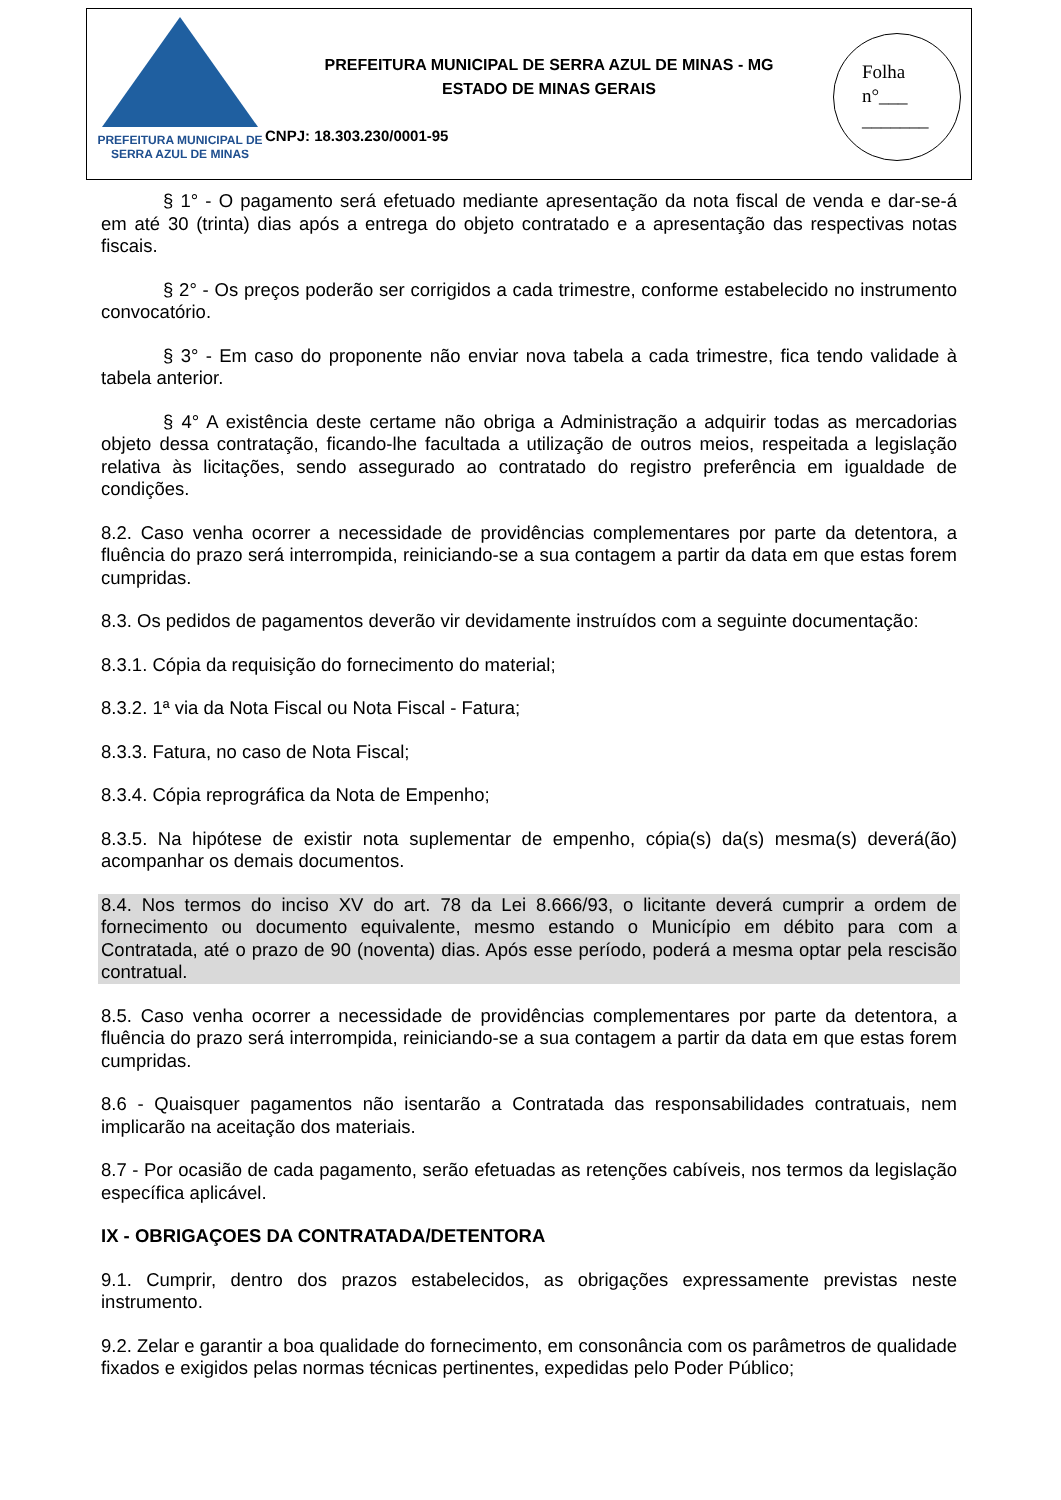PREFEITURA MUNICIPAL DE
SERRA AZUL DE MINAS
PREFEITURA MUNICIPAL DE SERRA AZUL DE MINAS - MG
ESTADO DE MINAS GERAIS
CNPJ: 18.303.230/0001-95
Folha
n°___
_______
§ 1° - O pagamento será efetuado mediante apresentação da nota fiscal de venda e dar-se-á em até 30 (trinta) dias após a entrega do objeto contratado e a apresentação das respectivas notas fiscais.
§ 2° - Os preços poderão ser corrigidos a cada trimestre, conforme estabelecido no instrumento convocatório.
§ 3° - Em caso do proponente não enviar nova tabela a cada trimestre, fica tendo validade à tabela anterior.
§ 4° A existência deste certame não obriga a Administração a adquirir todas as mercadorias objeto dessa contratação, ficando-lhe facultada a utilização de outros meios, respeitada a legislação relativa às licitações, sendo assegurado ao contratado do registro preferência em igualdade de condições.
8.2. Caso venha ocorrer a necessidade de providências complementares por parte da detentora, a fluência do prazo será interrompida, reiniciando-se a sua contagem a partir da data em que estas forem cumpridas.
8.3. Os pedidos de pagamentos deverão vir devidamente instruídos com a seguinte documentação:
8.3.1. Cópia da requisição do fornecimento do material;
8.3.2. 1ª via da Nota Fiscal ou Nota Fiscal - Fatura;
8.3.3. Fatura, no caso de Nota Fiscal;
8.3.4. Cópia reprográfica da Nota de Empenho;
8.3.5. Na hipótese de existir nota suplementar de empenho, cópia(s) da(s) mesma(s) deverá(ão) acompanhar os demais documentos.
8.4. Nos termos do inciso XV do art. 78 da Lei 8.666/93, o licitante deverá cumprir a ordem de fornecimento ou documento equivalente, mesmo estando o Município em débito para com a Contratada, até o prazo de 90 (noventa) dias. Após esse período, poderá a mesma optar pela rescisão contratual.
8.5. Caso venha ocorrer a necessidade de providências complementares por parte da detentora, a fluência do prazo será interrompida, reiniciando-se a sua contagem a partir da data em que estas forem cumpridas.
8.6 - Quaisquer pagamentos não isentarão a Contratada das responsabilidades contratuais, nem implicarão na aceitação dos materiais.
8.7 - Por ocasião de cada pagamento, serão efetuadas as retenções cabíveis, nos termos da legislação específica aplicável.
IX - OBRIGAÇOES DA CONTRATADA/DETENTORA
9.1. Cumprir, dentro dos prazos estabelecidos, as obrigações expressamente previstas neste instrumento.
9.2. Zelar e garantir a boa qualidade do fornecimento, em consonância com os parâmetros de qualidade fixados e exigidos pelas normas técnicas pertinentes, expedidas pelo Poder Público;